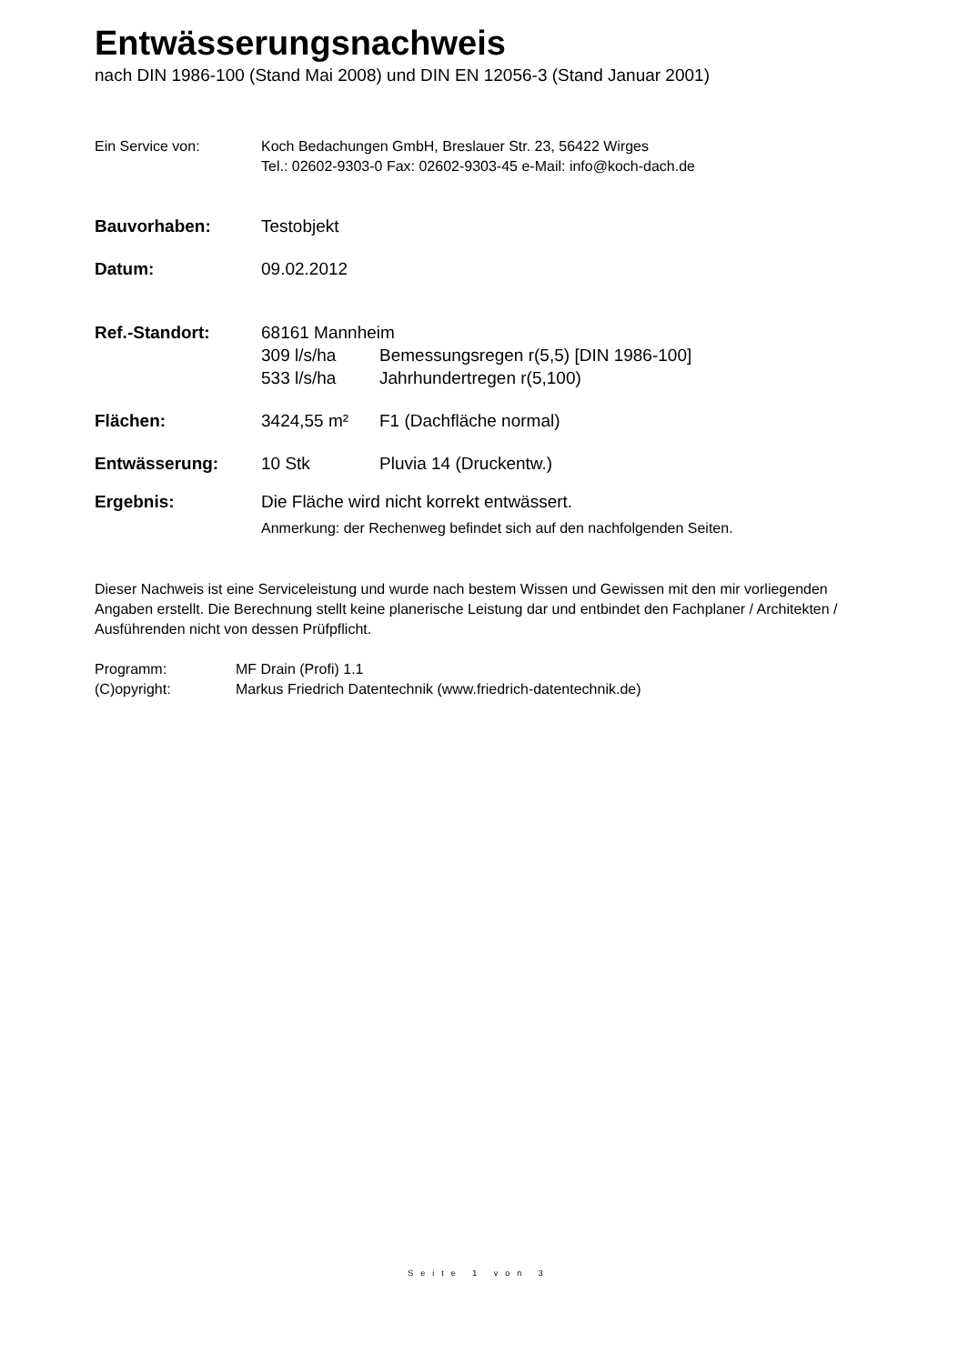Entwässerungsnachweis
nach DIN 1986-100 (Stand Mai 2008) und DIN EN 12056-3 (Stand Januar 2001)
Ein Service von: Koch Bedachungen GmbH, Breslauer Str. 23, 56422 Wirges
Tel.: 02602-9303-0 Fax: 02602-9303-45 e-Mail: info@koch-dach.de
Bauvorhaben: Testobjekt
Datum: 09.02.2012
Ref.-Standort: 68161 Mannheim
309 l/s/ha Bemessungsregen r(5,5) [DIN 1986-100]
533 l/s/ha Jahrhundertregen r(5,100)
Flächen: 3424,55 m² F1 (Dachfläche normal)
Entwässerung: 10 Stk Pluvia 14 (Druckentw.)
Ergebnis: Die Fläche wird nicht korrekt entwässert.
Anmerkung: der Rechenweg befindet sich auf den nachfolgenden Seiten.
Dieser Nachweis ist eine Serviceleistung und wurde nach bestem Wissen und Gewissen mit den mir vorliegenden Angaben erstellt. Die Berechnung stellt keine planerische Leistung dar und entbindet den Fachplaner / Architekten / Ausführenden nicht von dessen Prüfpflicht.
Programm: MF Drain (Profi) 1.1
(C)opyright: Markus Friedrich Datentechnik (www.friedrich-datentechnik.de)
Seite 1 von 3